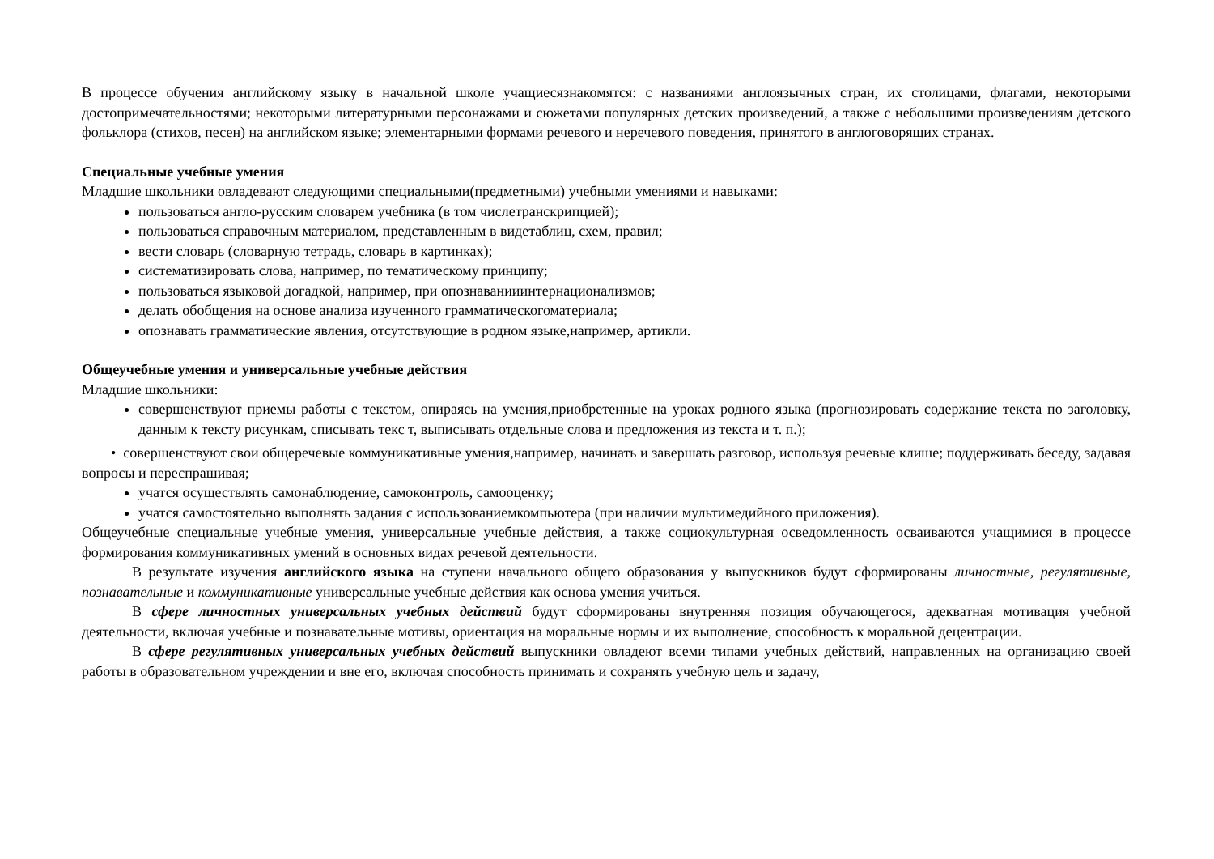В процессе обучения английскому языку в начальной школе учащиесязнакомятся: с названиями англоязычных стран, их столицами, флагами, некоторыми достопримечательностями; некоторыми литературными персонажами и сюжетами популярных детских произведений, а также с небольшими произведениям детского фольклора (стихов, песен) на английском языке; элементарными формами речевого и неречевого поведения, принятого в англоговорящих странах.
Специальные учебные умения
Младшие школьники овладевают следующими специальными(предметными) учебными умениями и навыками:
пользоваться англо-русским словарем учебника (в том числетранскрипцией);
пользоваться справочным материалом, представленным в видетаблиц, схем, правил;
вести словарь (словарную тетрадь, словарь в картинках);
систематизировать слова, например, по тематическому принципу;
пользоваться языковой догадкой, например, при опознаванииинтернационализмов;
делать обобщения на основе анализа изученного грамматическогоматериала;
опознавать грамматические явления, отсутствующие в родном языке,например, артикли.
Общеучебные умения и универсальные учебные действия
Младшие школьники:
совершенствуют приемы работы с текстом, опираясь на умения,приобретенные на уроках родного языка (прогнозировать содержание текста по заголовку, данным к тексту рисункам, списывать текс т, выписывать отдельные слова и предложения из текста и т. п.);
• совершенствуют свои общеречевые коммуникативные умения,например, начинать и завершать разговор, используя речевые клише; поддерживать беседу, задавая вопросы и переспрашивая;
учатся осуществлять самонаблюдение, самоконтроль, самооценку;
учатся самостоятельно выполнять задания с использованиемкомпьютера (при наличии мультимедийного приложения).
Общеучебные специальные учебные умения, универсальные учебные действия, а также социокультурная осведомленность осваиваются учащимися в процессе формирования коммуникативных умений в основных видах речевой деятельности.
В результате изучения английского языка на ступени начального общего образования у выпускников будут сформированы личностные, регулятивные, познавательные и коммуникативные универсальные учебные действия как основа умения учиться.
В сфере личностных универсальных учебных действий будут сформированы внутренняя позиция обучающегося, адекватная мотивация учебной деятельности, включая учебные и познавательные мотивы, ориентация на моральные нормы и их выполнение, способность к моральной децентрации.
В сфере регулятивных универсальных учебных действий выпускники овладеют всеми типами учебных действий, направленных на организацию своей работы в образовательном учреждении и вне его, включая способность принимать и сохранять учебную цель и задачу,